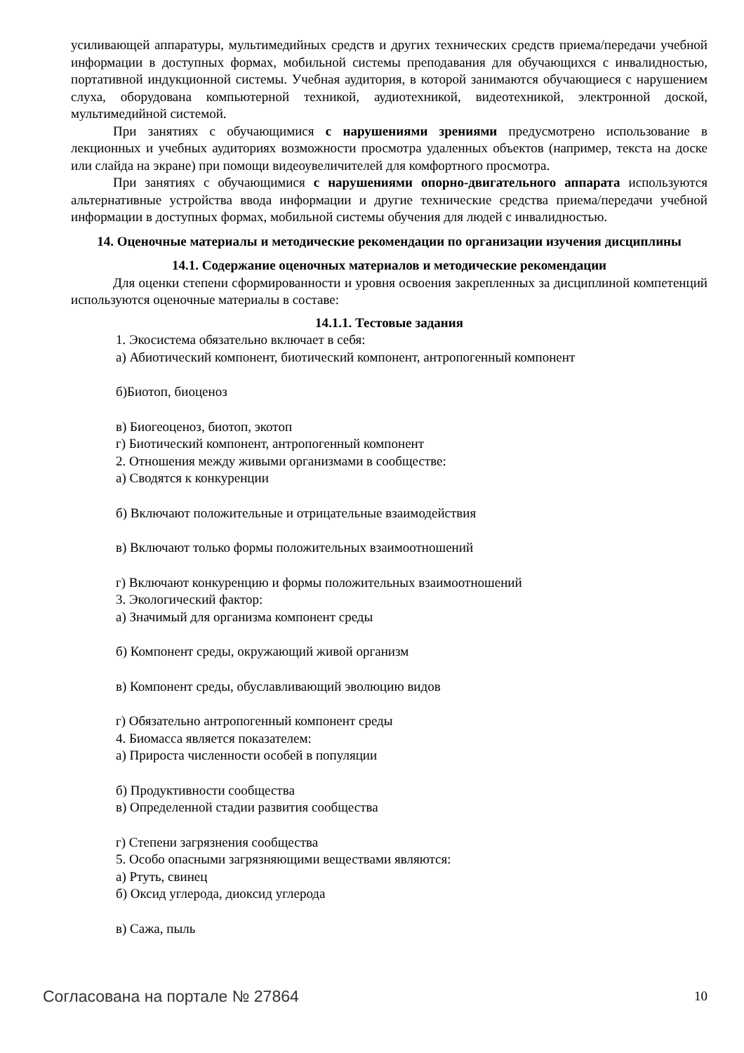усиливающей аппаратуры, мультимедийных средств и других технических средств приема/передачи учебной информации в доступных формах, мобильной системы преподавания для обучающихся с инвалидностью, портативной индукционной системы. Учебная аудитория, в которой занимаются обучающиеся с нарушением слуха, оборудована компьютерной техникой, аудиотехникой, видеотехникой, электронной доской, мультимедийной системой.
При занятиях с обучающимися с нарушениями зрениями предусмотрено использование в лекционных и учебных аудиториях возможности просмотра удаленных объектов (например, текста на доске или слайда на экране) при помощи видеоувеличителей для комфортного просмотра.
При занятиях с обучающимися с нарушениями опорно-двигательного аппарата используются альтернативные устройства ввода информации и другие технические средства приема/передачи учебной информации в доступных формах, мобильной системы обучения для людей с инвалидностью.
14. Оценочные материалы и методические рекомендации по организации изучения дисциплины
14.1. Содержание оценочных материалов и методические рекомендации
Для оценки степени сформированности и уровня освоения закрепленных за дисциплиной компетенций используются оценочные материалы в составе:
14.1.1. Тестовые задания
1. Экосистема обязательно включает в себя:
а) Абиотический компонент, биотический компонент, антропогенный компонент
б)Биотоп, биоценоз
в) Биогеоценоз, биотоп, экотоп
г) Биотический компонент, антропогенный компонент
2. Отношения между живыми организмами в сообществе:
а) Сводятся к конкуренции
б) Включают положительные и отрицательные взаимодействия
в) Включают только формы положительных взаимоотношений
г) Включают конкуренцию и формы положительных взаимоотношений
3. Экологический фактор:
а) Значимый для организма компонент среды
б) Компонент среды, окружающий живой организм
в) Компонент среды, обуславливающий эволюцию видов
г) Обязательно антропогенный компонент среды
4. Биомасса является показателем:
а) Прироста численности особей в популяции
б) Продуктивности сообщества
в) Определенной стадии развития сообщества
г) Степени загрязнения сообщества
5. Особо опасными загрязняющими веществами являются:
а) Ртуть, свинец
б) Оксид углерода, диоксид углерода
в) Сажа, пыль
Согласована на портале № 27864 10